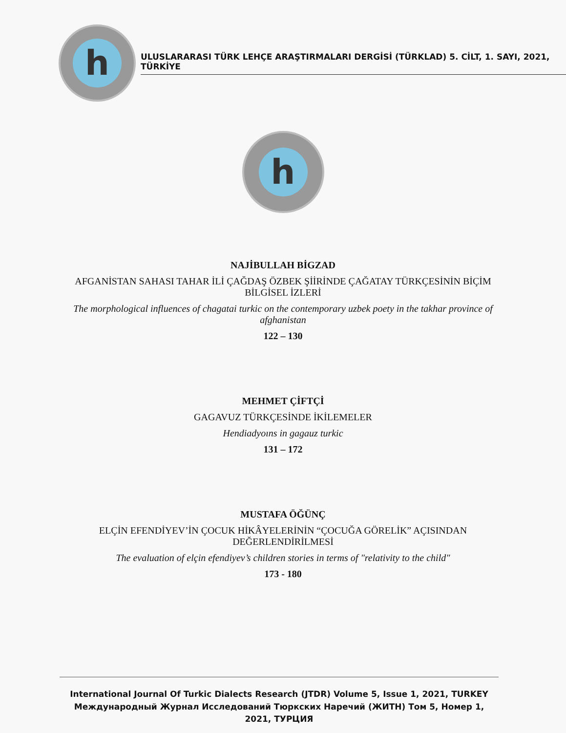h
ULUSLARARASI TÜRK LEHÇE ARAŞTIRMALARI DERGİSİ (TÜRKLAD) 5. CİLT, 1. SAYI, 2021, TÜRKİYE
h
NAJİBULLAH BİGZAD
AFGANİSTAN SAHASI TAHAR İLİ ÇAĞDAŞ ÖZBEK ŞİİRİNDE ÇAĞATAY TÜRKÇESİNİN BİÇİM BİLGİSEL İZLERİ
The morphological influences of chagatai turkic on the contemporary uzbek poety in the takhar province of afghanistan
122 – 130
MEHMET ÇİFTÇİ
GAGAVUZ TÜRKÇESİNDE İKİLEMELER
Hendiadyoıns in gagauz turkic
131 – 172
MUSTAFA ÖĞÜNÇ
ELÇİN EFENDİYEV’İN ÇOCUK HİKÂYELERİNİN “ÇOCUĞA GÖRELİK” AÇISINDAN DEĞERLENDİRİLMESİ
The evaluation of elçin efendiyev’s children stories in terms of "relativity to the child"
173 - 180
International Journal Of Turkic Dialects Research (JTDR) Volume 5, Issue 1, 2021, TURKEY
Международный Журнал Исследований Тюркских Наречий (ЖИТН) Том 5, Номер 1, 2021, ТУРЦИЯ